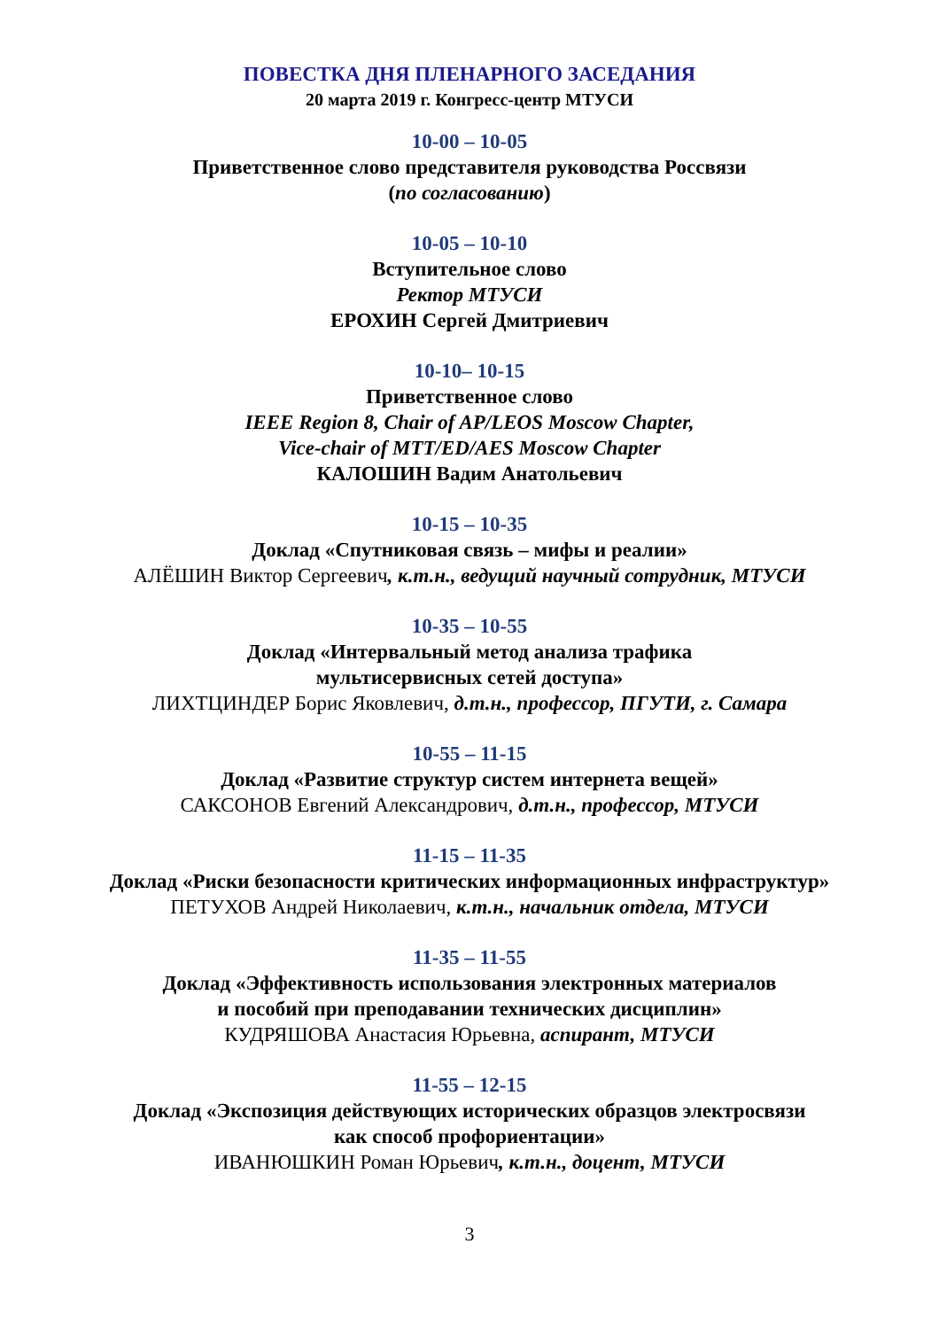ПОВЕСТКА ДНЯ ПЛЕНАРНОГО ЗАСЕДАНИЯ
20 марта 2019 г. Конгресс-центр МТУСИ
10-00 – 10-05
Приветственное слово представителя руководства Россвязи
(по согласованию)
10-05 – 10-10
Вступительное слово
Ректор МТУСИ
ЕРОХИН Сергей Дмитриевич
10-10– 10-15
Приветственное слово
IEEE Region 8, Chair of AP/LEOS Moscow Chapter,
Vice-chair of MTT/ED/AES Moscow Chapter
КАЛОШИН Вадим Анатольевич
10-15 – 10-35
Доклад «Спутниковая связь – мифы и реалии»
АЛЁШИН Виктор Сергеевич, к.т.н., ведущий научный сотрудник, МТУСИ
10-35 – 10-55
Доклад «Интервальный метод анализа трафика
мультисервисных сетей доступа»
ЛИХТЦИНДЕР Борис Яковлевич, д.т.н., профессор, ПГУТИ, г. Самара
10-55 – 11-15
Доклад «Развитие структур систем интернета вещей»
САКСОНОВ Евгений Александрович, д.т.н., профессор, МТУСИ
11-15 – 11-35
Доклад «Риски безопасности критических информационных инфраструктур»
ПЕТУХОВ Андрей Николаевич, к.т.н., начальник отдела, МТУСИ
11-35 – 11-55
Доклад «Эффективность использования электронных материалов
и пособий при преподавании технических дисциплин»
КУДРЯШОВА Анастасия Юрьевна, аспирант, МТУСИ
11-55 – 12-15
Доклад «Экспозиция действующих исторических образцов электросвязи
как способ профориентации»
ИВАНЮШКИН Роман Юрьевич, к.т.н., доцент, МТУСИ
3